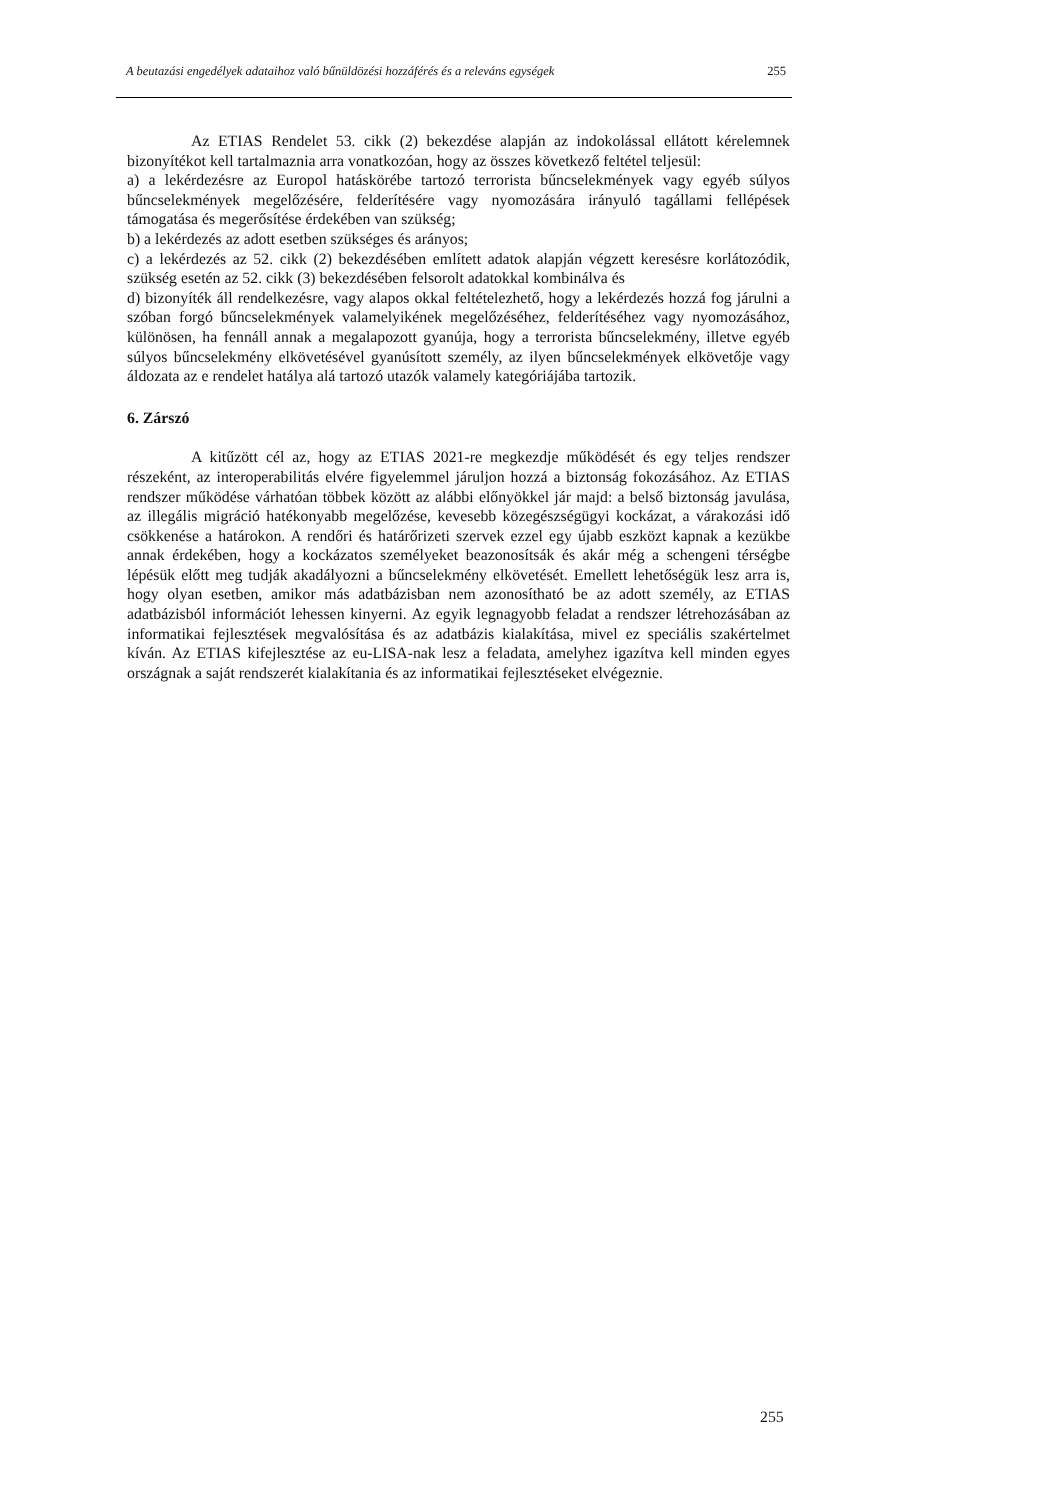A beutazási engedélyek adataihoz való bűnüldözési hozzáférés és a releváns egységek 255
Az ETIAS Rendelet 53. cikk (2) bekezdése alapján az indokolással ellátott kérelemnek bizonyítékot kell tartalmaznia arra vonatkozóan, hogy az összes következő feltétel teljesül:
a) a lekérdezésre az Europol hatáskörébe tartozó terrorista bűncselekmények vagy egyéb súlyos bűncselekmények megelőzésére, felderítésére vagy nyomozására irányuló tagállami fellépések támogatása és megerősítése érdekében van szükség;
b) a lekérdezés az adott esetben szükséges és arányos;
c) a lekérdezés az 52. cikk (2) bekezdésében említett adatok alapján végzett keresésre korlátozódik, szükség esetén az 52. cikk (3) bekezdésében felsorolt adatokkal kombinálva és
d) bizonyíték áll rendelkezésre, vagy alapos okkal feltételezhető, hogy a lekérdezés hozzá fog járulni a szóban forgó bűncselekmények valamelyikének megelőzéséhez, felderítéséhez vagy nyomozásához, különösen, ha fennáll annak a megalapozott gyanúja, hogy a terrorista bűncselekmény, illetve egyéb súlyos bűncselekmény elkövetésével gyanúsított személy, az ilyen bűncselekmények elkövetője vagy áldozata az e rendelet hatálya alá tartozó utazók valamely kategóriájába tartozik.
6. Zárszó
A kitűzött cél az, hogy az ETIAS 2021-re megkezdje működését és egy teljes rendszer részeként, az interoperabilitás elvére figyelemmel járuljon hozzá a biztonság fokozásához. Az ETIAS rendszer működése várhatóan többek között az alábbi előnyökkel jár majd: a belső biztonság javulása, az illegális migráció hatékonyabb megelőzése, kevesebb közegészségügyi kockázat, a várakozási idő csökkenése a határokon. A rendőri és határőrizeti szervek ezzel egy újabb eszközt kapnak a kezükbe annak érdekében, hogy a kockázatos személyeket beazonosítsák és akár még a schengeni térségbe lépésük előtt meg tudják akadályozni a bűncselekmény elkövetését. Emellett lehetőségük lesz arra is, hogy olyan esetben, amikor más adatbázisban nem azonosítható be az adott személy, az ETIAS adatbázisból információt lehessen kinyerni. Az egyik legnagyobb feladat a rendszer létrehozásában az informatikai fejlesztések megvalósítása és az adatbázis kialakítása, mivel ez speciális szakértelmet kíván. Az ETIAS kifejlesztése az eu-LISA-nak lesz a feladata, amelyhez igazítva kell minden egyes országnak a saját rendszerét kialakítania és az informatikai fejlesztéseket elvégeznie.
255